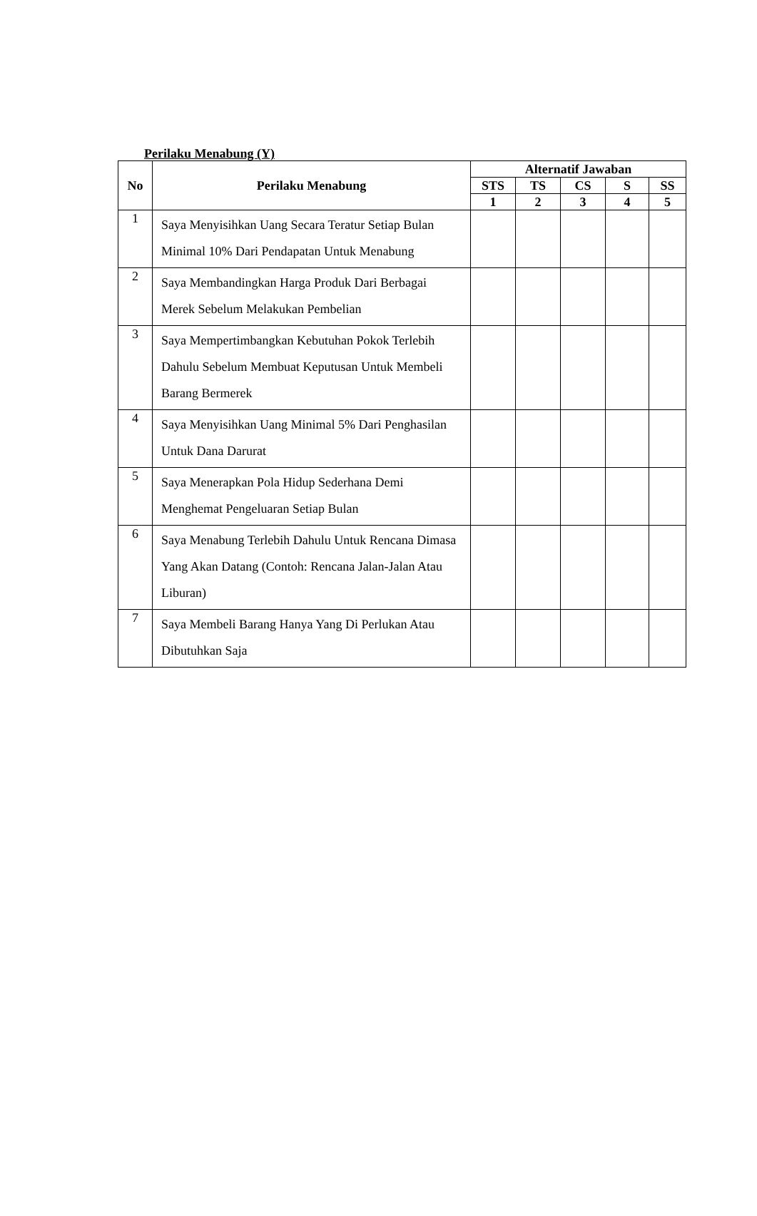Perilaku Menabung (Y)
| No | Perilaku Menabung | Alternatif Jawaban | | | | |
| --- | --- | --- | --- | --- | --- | --- |
| | | STS | TS | CS | S | SS |
| | | 1 | 2 | 3 | 4 | 5 |
| 1 | Saya Menyisihkan Uang Secara Teratur Setiap Bulan Minimal 10% Dari Pendapatan Untuk Menabung | | | | | |
| 2 | Saya Membandingkan Harga Produk Dari Berbagai Merek Sebelum Melakukan Pembelian | | | | | |
| 3 | Saya Mempertimbangkan Kebutuhan Pokok Terlebih Dahulu Sebelum Membuat Keputusan Untuk Membeli Barang Bermerek | | | | | |
| 4 | Saya Menyisihkan Uang Minimal 5% Dari Penghasilan Untuk Dana Darurat | | | | | |
| 5 | Saya Menerapkan Pola Hidup Sederhana Demi Menghemat Pengeluaran Setiap Bulan | | | | | |
| 6 | Saya Menabung Terlebih Dahulu Untuk Rencana Dimasa Yang Akan Datang (Contoh: Rencana Jalan-Jalan Atau Liburan) | | | | | |
| 7 | Saya Membeli Barang Hanya Yang Di Perlukan Atau Dibutuhkan Saja | | | | | |